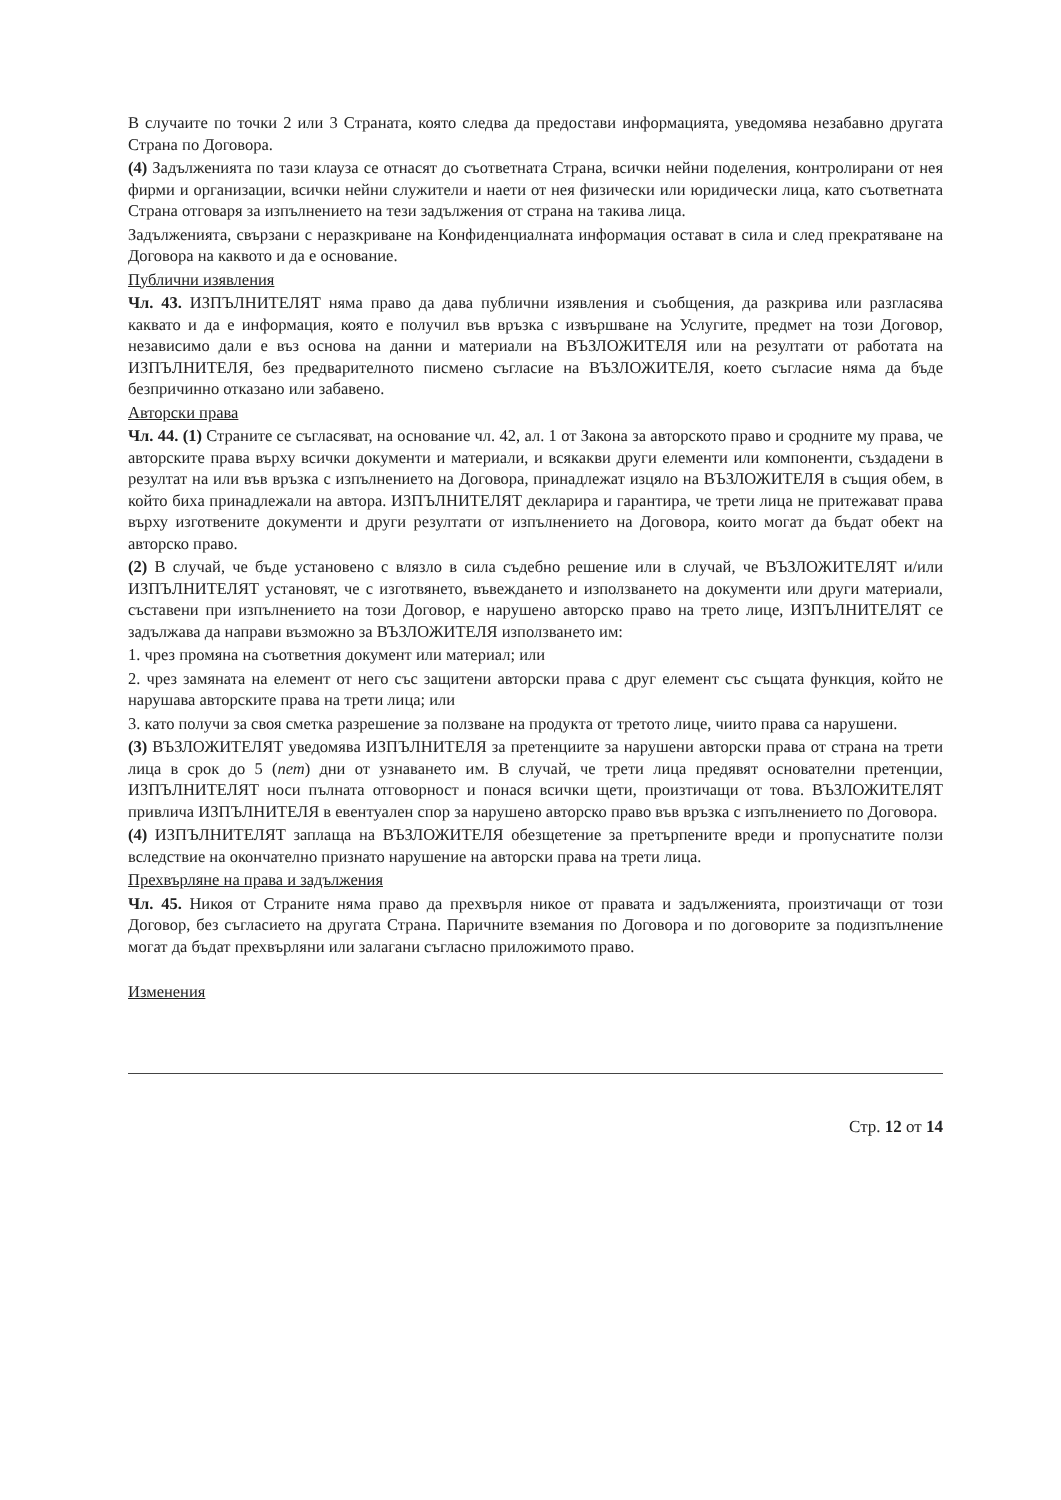В случаите по точки 2 или 3 Страната, която следва да предостави информацията, уведомява незабавно другата Страна по Договора.
(4) Задълженията по тази клауза се отнасят до съответната Страна, всички нейни поделения, контролирани от нея фирми и организации, всички нейни служители и наети от нея физически или юридически лица, като съответната Страна отговаря за изпълнението на тези задължения от страна на такива лица.
Задълженията, свързани с неразкриване на Конфиденциалната информация остават в сила и след прекратяване на Договора на каквото и да е основание.
Публични изявления
Чл. 43. ИЗПЪЛНИТЕЛЯТ няма право да дава публични изявления и съобщения, да разкрива или разгласява каквато и да е информация, която е получил във връзка с извършване на Услугите, предмет на този Договор, независимо дали е въз основа на данни и материали на ВЪЗЛОЖИТЕЛЯ или на резултати от работата на ИЗПЪЛНИТЕЛЯ, без предварителното писмено съгласие на ВЪЗЛОЖИТЕЛЯ, което съгласие няма да бъде безпричинно отказано или забавено.
Авторски права
Чл. 44. (1) Страните се съгласяват, на основание чл. 42, ал. 1 от Закона за авторското право и сродните му права, че авторските права върху всички документи и материали, и всякакви други елементи или компоненти, създадени в резултат на или във връзка с изпълнението на Договора, принадлежат изцяло на ВЪЗЛОЖИТЕЛЯ в същия обем, в който биха принадлежали на автора. ИЗПЪЛНИТЕЛЯТ декларира и гарантира, че трети лица не притежават права върху изготвените документи и други резултати от изпълнението на Договора, които могат да бъдат обект на авторско право.
(2) В случай, че бъде установено с влязло в сила съдебно решение или в случай, че ВЪЗЛОЖИТЕЛЯТ и/или ИЗПЪЛНИТЕЛЯТ установят, че с изготвянето, въвеждането и използването на документи или други материали, съставени при изпълнението на този Договор, е нарушено авторско право на трето лице, ИЗПЪЛНИТЕЛЯТ се задължава да направи възможно за ВЪЗЛОЖИТЕЛЯ използването им:
1. чрез промяна на съответния документ или материал; или
2. чрез замяната на елемент от него със защитени авторски права с друг елемент със същата функция, който не нарушава авторските права на трети лица; или
3. като получи за своя сметка разрешение за ползване на продукта от третото лице, чиито права са нарушени.
(3) ВЪЗЛОЖИТЕЛЯТ уведомява ИЗПЪЛНИТЕЛЯ за претенциите за нарушени авторски права от страна на трети лица в срок до 5 (пет) дни от узнаването им. В случай, че трети лица предявят основателни претенции, ИЗПЪЛНИТЕЛЯТ носи пълната отговорност и понася всички щети, произтичащи от това. ВЪЗЛОЖИТЕЛЯТ привлича ИЗПЪЛНИТЕЛЯ в евентуален спор за нарушено авторско право във връзка с изпълнението по Договора.
(4) ИЗПЪЛНИТЕЛЯТ заплаща на ВЪЗЛОЖИТЕЛЯ обезщетение за претърпените вреди и пропуснатите ползи вследствие на окончателно признато нарушение на авторски права на трети лица.
Прехвърляне на права и задължения
Чл. 45. Никоя от Страните няма право да прехвърля никое от правата и задълженията, произтичащи от този Договор, без съгласието на другата Страна. Паричните вземания по Договора и по договорите за подизпълнение могат да бъдат прехвърляни или залагани съгласно приложимото право.
Изменения
Стр. 12 от 14